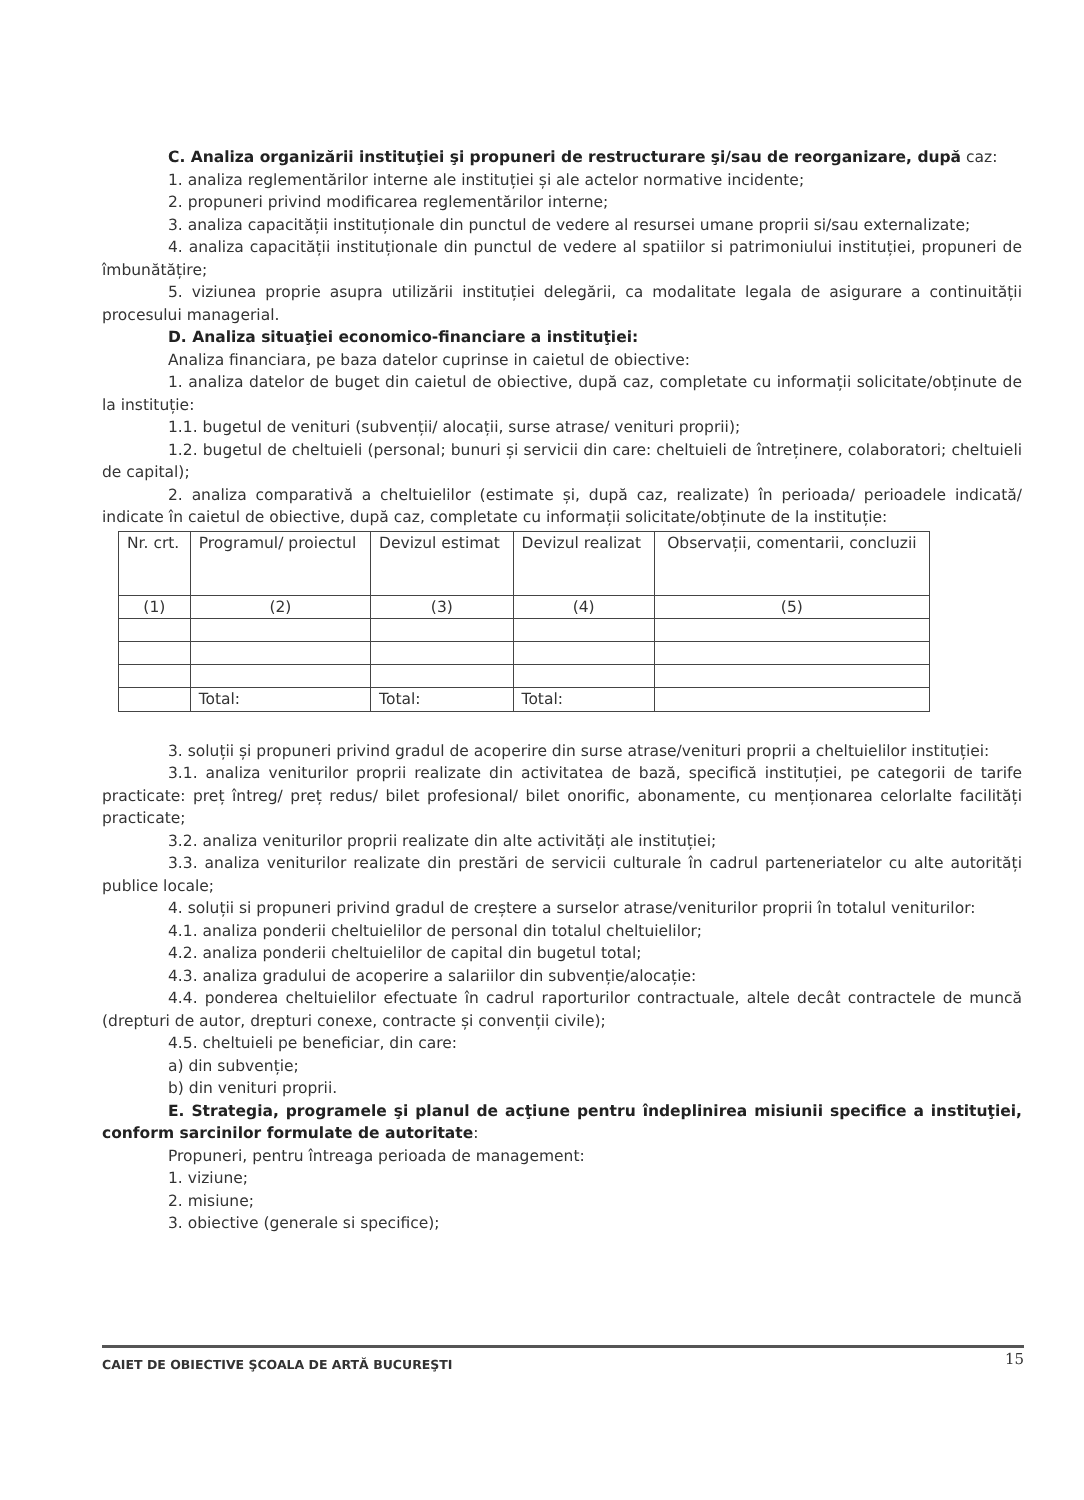C. Analiza organizării instituţiei şi propuneri de restructurare şi/sau de reorganizare, după caz:
1. analiza reglementărilor interne ale instituției și ale actelor normative incidente;
2. propuneri privind modificarea reglementărilor interne;
3. analiza capacității instituționale din punctul de vedere al resursei umane proprii si/sau externalizate;
4. analiza capacității instituționale din punctul de vedere al spatiilor si patrimoniului instituției, propuneri de îmbunătățire;
5. viziunea proprie asupra utilizării instituției delegării, ca modalitate legala de asigurare a continuității procesului managerial.
D. Analiza situaţiei economico-financiare a instituţiei:
Analiza financiara, pe baza datelor cuprinse in caietul de obiective:
1. analiza datelor de buget din caietul de obiective, după caz, completate cu informații solicitate/obținute de la instituție:
1.1. bugetul de venituri (subvenții/ alocații, surse atrase/ venituri proprii);
1.2. bugetul de cheltuieli (personal; bunuri și servicii din care: cheltuieli de întreținere, colaboratori; cheltuieli de capital);
2. analiza comparativă a cheltuielilor (estimate și, după caz, realizate) în perioada/ perioadele indicată/ indicate în caietul de obiective, după caz, completate cu informații solicitate/obținute de la instituție:
| Nr. crt. | Programul/ proiectul | Devizul estimat | Devizul realizat | Observații, comentarii, concluzii |
| (1) | (2) | (3) | (4) | (5) |
| | Total: | Total: | Total: | |
3. soluții și propuneri privind gradul de acoperire din surse atrase/venituri proprii a cheltuielilor instituției:
3.1. analiza veniturilor proprii realizate din activitatea de bază, specifică instituției, pe categorii de tarife practicate: preț întreg/ preț redus/ bilet profesional/ bilet onorific, abonamente, cu menționarea celorlalte facilități practicate;
3.2. analiza veniturilor proprii realizate din alte activități ale instituției;
3.3. analiza veniturilor realizate din prestări de servicii culturale în cadrul parteneriatelor cu alte autorități publice locale;
4. soluții si propuneri privind gradul de creștere a surselor atrase/veniturilor proprii în totalul veniturilor:
4.1. analiza ponderii cheltuielilor de personal din totalul cheltuielilor;
4.2. analiza ponderii cheltuielilor de capital din bugetul total;
4.3. analiza gradului de acoperire a salariilor din subvenție/alocație:
4.4. ponderea cheltuielilor efectuate în cadrul raporturilor contractuale, altele decât contractele de muncă (drepturi de autor, drepturi conexe, contracte și convenții civile);
4.5. cheltuieli pe beneficiar, din care:
a) din subvenție;
b) din venituri proprii.
E. Strategia, programele şi planul de acţiune pentru îndeplinirea misiunii specifice a instituţiei, conform sarcinilor formulate de autoritate:
Propuneri, pentru întreaga perioada de management:
1. viziune;
2. misiune;
3. obiective (generale si specifice);
CAIET DE OBIECTIVE ŞCOALA DE ARTĂ BUCUREŞTI 15